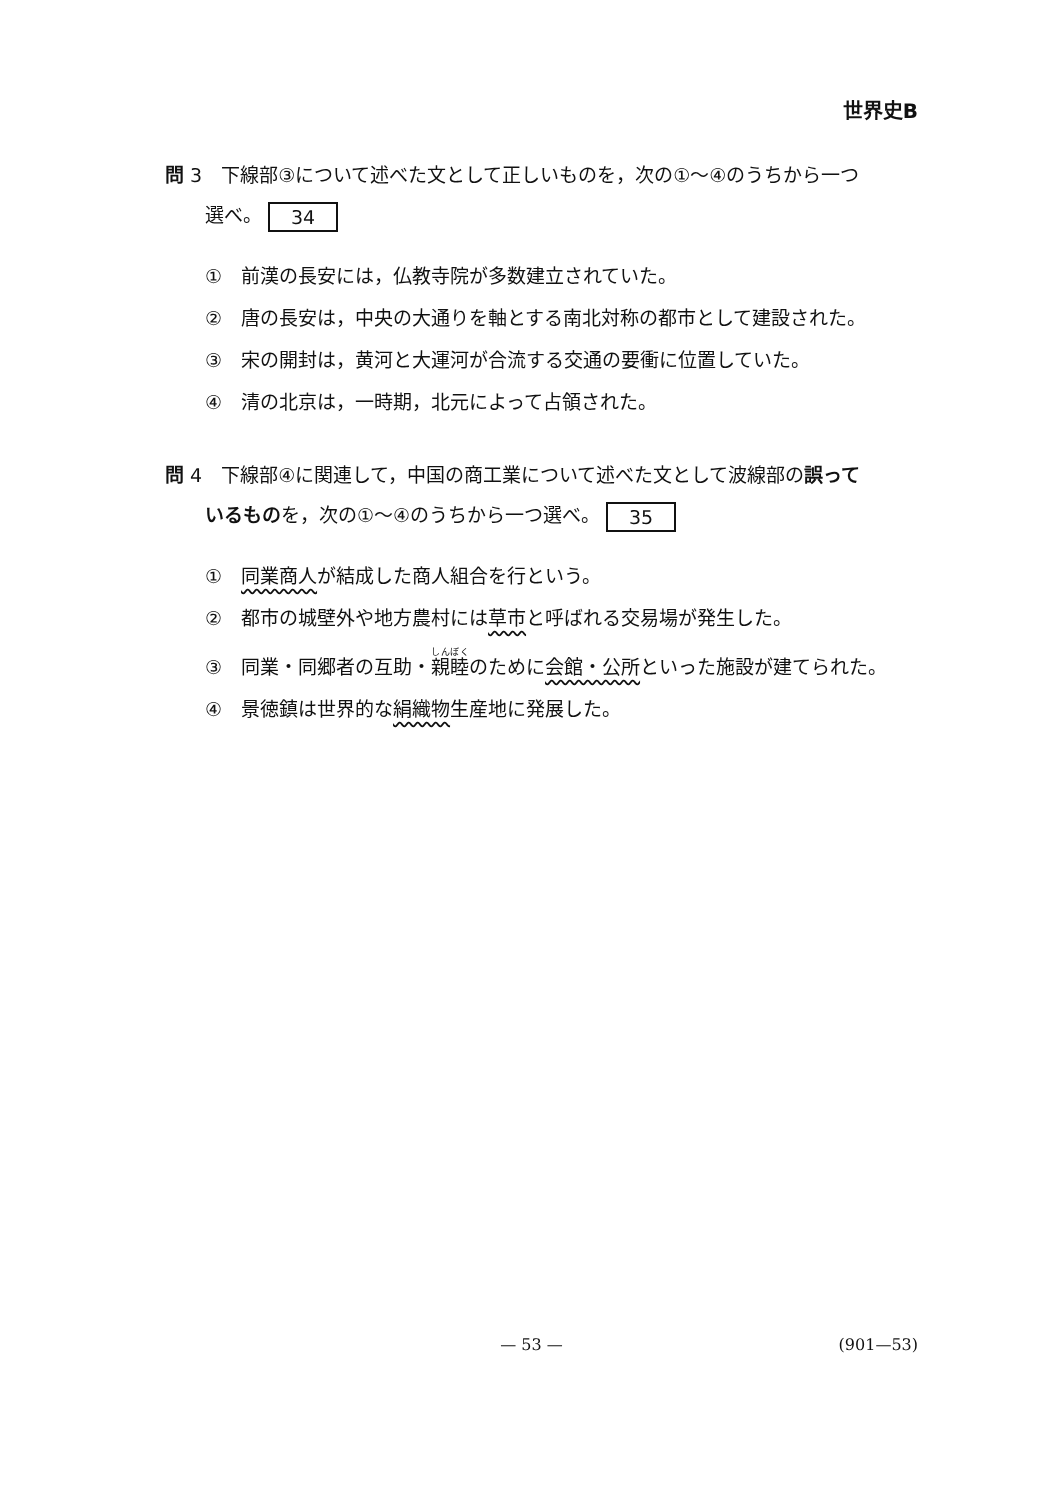世界史B
問 3　下線部③について述べた文として正しいものを，次の①～④のうちから一つ
選べ。 34
①　前漢の長安には，仏教寺院が多数建立されていた。
②　唐の長安は，中央の大通りを軸とする南北対称の都市として建設された。
③　宋の開封は，黄河と大運河が合流する交通の要衝に位置していた。
④　清の北京は，一時期，北元によって占領された。
問 4　下線部④に関連して，中国の商工業について述べた文として波線部の誤って
いるものを，次の①～④のうちから一つ選べ。 35
①　同業商人が結成した商人組合を行という。
②　都市の城壁外や地方農村には草市と呼ばれる交易場が発生した。
③　同業・同郷者の互助・親睦のために会館・公所といった施設が建てられた。
④　景徳鎮は世界的な絹織物生産地に発展した。
— 53 —
(901—53)